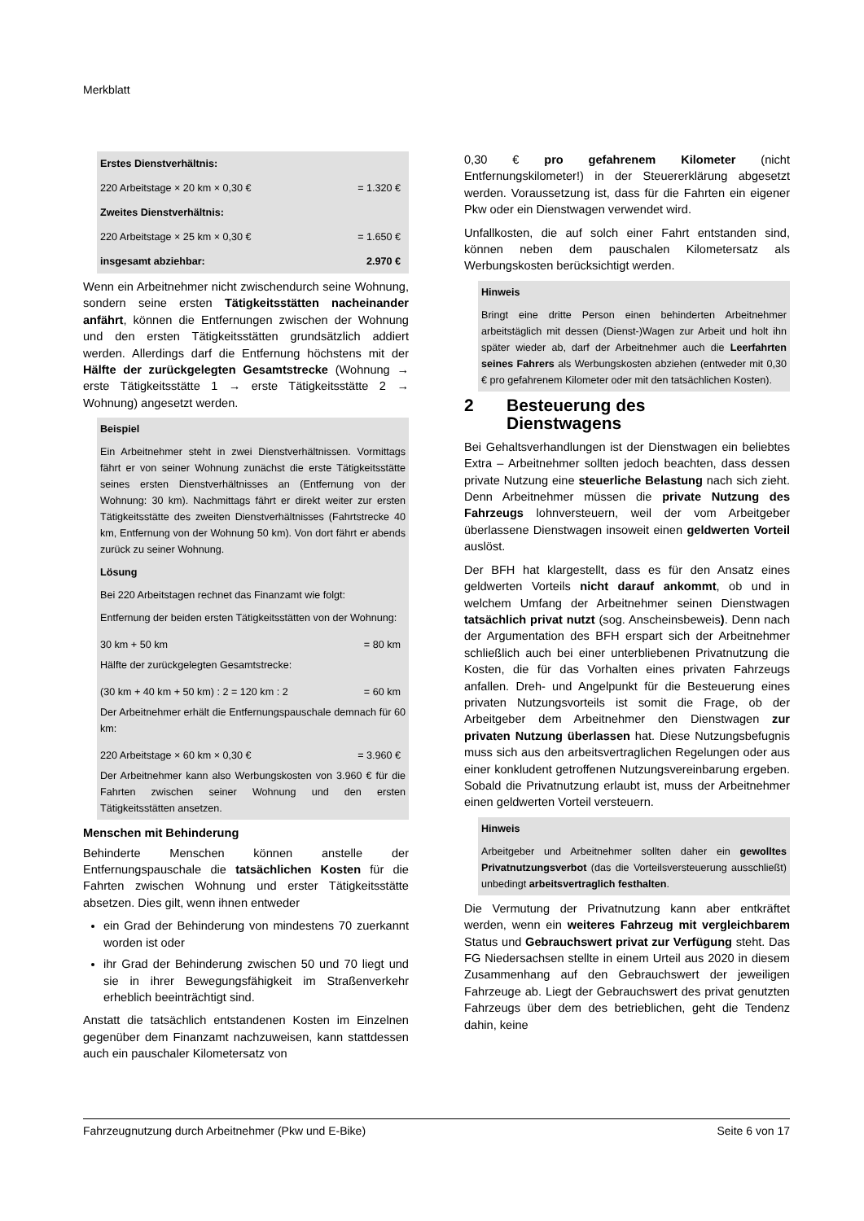Merkblatt
| Erstes Dienstverhältnis: | |
| 220 Arbeitstage × 20 km × 0,30 € | = 1.320 € |
| Zweites Dienstverhältnis: | |
| 220 Arbeitstage × 25 km × 0,30 € | = 1.650 € |
| insgesamt abziehbar: | 2.970 € |
Wenn ein Arbeitnehmer nicht zwischendurch seine Wohnung, sondern seine ersten Tätigkeitsstätten nacheinander anfährt, können die Entfernungen zwischen der Wohnung und den ersten Tätigkeitsstätten grundsätzlich addiert werden. Allerdings darf die Entfernung höchstens mit der Hälfte der zurückgelegten Gesamtstrecke (Wohnung → erste Tätigkeitsstätte 1 → erste Tätigkeitsstätte 2 → Wohnung) angesetzt werden.
Beispiel
Ein Arbeitnehmer steht in zwei Dienstverhältnissen. Vormittags fährt er von seiner Wohnung zunächst die erste Tätigkeitsstätte seines ersten Dienstverhältnisses an (Entfernung von der Wohnung: 30 km). Nachmittags fährt er direkt weiter zur ersten Tätigkeitsstätte des zweiten Dienstverhältnisses (Fahrtstrecke 40 km, Entfernung von der Wohnung 50 km). Von dort fährt er abends zurück zu seiner Wohnung.
Lösung
Bei 220 Arbeitstagen rechnet das Finanzamt wie folgt:
Entfernung der beiden ersten Tätigkeitsstätten von der Wohnung:
| 30 km + 50 km | = 80 km |
Hälfte der zurückgelegten Gesamtstrecke:
| (30 km + 40 km + 50 km) : 2 = 120 km : 2 | = 60 km |
Der Arbeitnehmer erhält die Entfernungspauschale demnach für 60 km:
| 220 Arbeitstage × 60 km × 0,30 € | = 3.960 € |
Der Arbeitnehmer kann also Werbungskosten von 3.960 € für die Fahrten zwischen seiner Wohnung und den ersten Tätigkeitsstätten ansetzen.
Menschen mit Behinderung
Behinderte Menschen können anstelle der Entfernungspauschale die tatsächlichen Kosten für die Fahrten zwischen Wohnung und erster Tätigkeitsstätte absetzen. Dies gilt, wenn ihnen entweder
ein Grad der Behinderung von mindestens 70 zuerkannt worden ist oder
ihr Grad der Behinderung zwischen 50 und 70 liegt und sie in ihrer Bewegungsfähigkeit im Straßenverkehr erheblich beeinträchtigt sind.
Anstatt die tatsächlich entstandenen Kosten im Einzelnen gegenüber dem Finanzamt nachzuweisen, kann stattdessen auch ein pauschaler Kilometersatz von
0,30 € pro gefahrenem Kilometer (nicht Entfernungskilometer!) in der Steuererklärung abgesetzt werden. Voraussetzung ist, dass für die Fahrten ein eigener Pkw oder ein Dienstwagen verwendet wird.
Unfallkosten, die auf solch einer Fahrt entstanden sind, können neben dem pauschalen Kilometersatz als Werbungskosten berücksichtigt werden.
Hinweis
Bringt eine dritte Person einen behinderten Arbeitnehmer arbeitstäglich mit dessen (Dienst-)Wagen zur Arbeit und holt ihn später wieder ab, darf der Arbeitnehmer auch die Leerfahrten seines Fahrers als Werbungskosten abziehen (entweder mit 0,30 € pro gefahrenem Kilometer oder mit den tatsächlichen Kosten).
2 Besteuerung des
Dienstwagens
Bei Gehaltsverhandlungen ist der Dienstwagen ein beliebtes Extra – Arbeitnehmer sollten jedoch beachten, dass dessen private Nutzung eine steuerliche Belastung nach sich zieht. Denn Arbeitnehmer müssen die private Nutzung des Fahrzeugs lohnversteuern, weil der vom Arbeitgeber überlassene Dienstwagen insoweit einen geldwerten Vorteil auslöst.
Der BFH hat klargestellt, dass es für den Ansatz eines geldwerten Vorteils nicht darauf ankommt, ob und in welchem Umfang der Arbeitnehmer seinen Dienstwagen tatsächlich privat nutzt (sog. Anscheinsbeweis). Denn nach der Argumentation des BFH erspart sich der Arbeitnehmer schließlich auch bei einer unterbliebenen Privatnutzung die Kosten, die für das Vorhalten eines privaten Fahrzeugs anfallen. Dreh- und Angelpunkt für die Besteuerung eines privaten Nutzungsvorteils ist somit die Frage, ob der Arbeitgeber dem Arbeitnehmer den Dienstwagen zur privaten Nutzung überlassen hat. Diese Nutzungsbefugnis muss sich aus den arbeitsvertraglichen Regelungen oder aus einer konkludent getroffenen Nutzungsvereinbarung ergeben. Sobald die Privatnutzung erlaubt ist, muss der Arbeitnehmer einen geldwerten Vorteil versteuern.
Hinweis
Arbeitgeber und Arbeitnehmer sollten daher ein gewolltes Privatnutzungsverbot (das die Vorteilsversteuerung ausschließt) unbedingt arbeitsvertraglich festhalten.
Die Vermutung der Privatnutzung kann aber entkräftet werden, wenn ein weiteres Fahrzeug mit vergleichbarem Status und Gebrauchswert privat zur Verfügung steht. Das FG Niedersachsen stellte in einem Urteil aus 2020 in diesem Zusammenhang auf den Gebrauchswert der jeweiligen Fahrzeuge ab. Liegt der Gebrauchswert des privat genutzten Fahrzeugs über dem des betrieblichen, geht die Tendenz dahin, keine
Fahrzeugnutzung durch Arbeitnehmer (Pkw und E-Bike) Seite 6 von 17